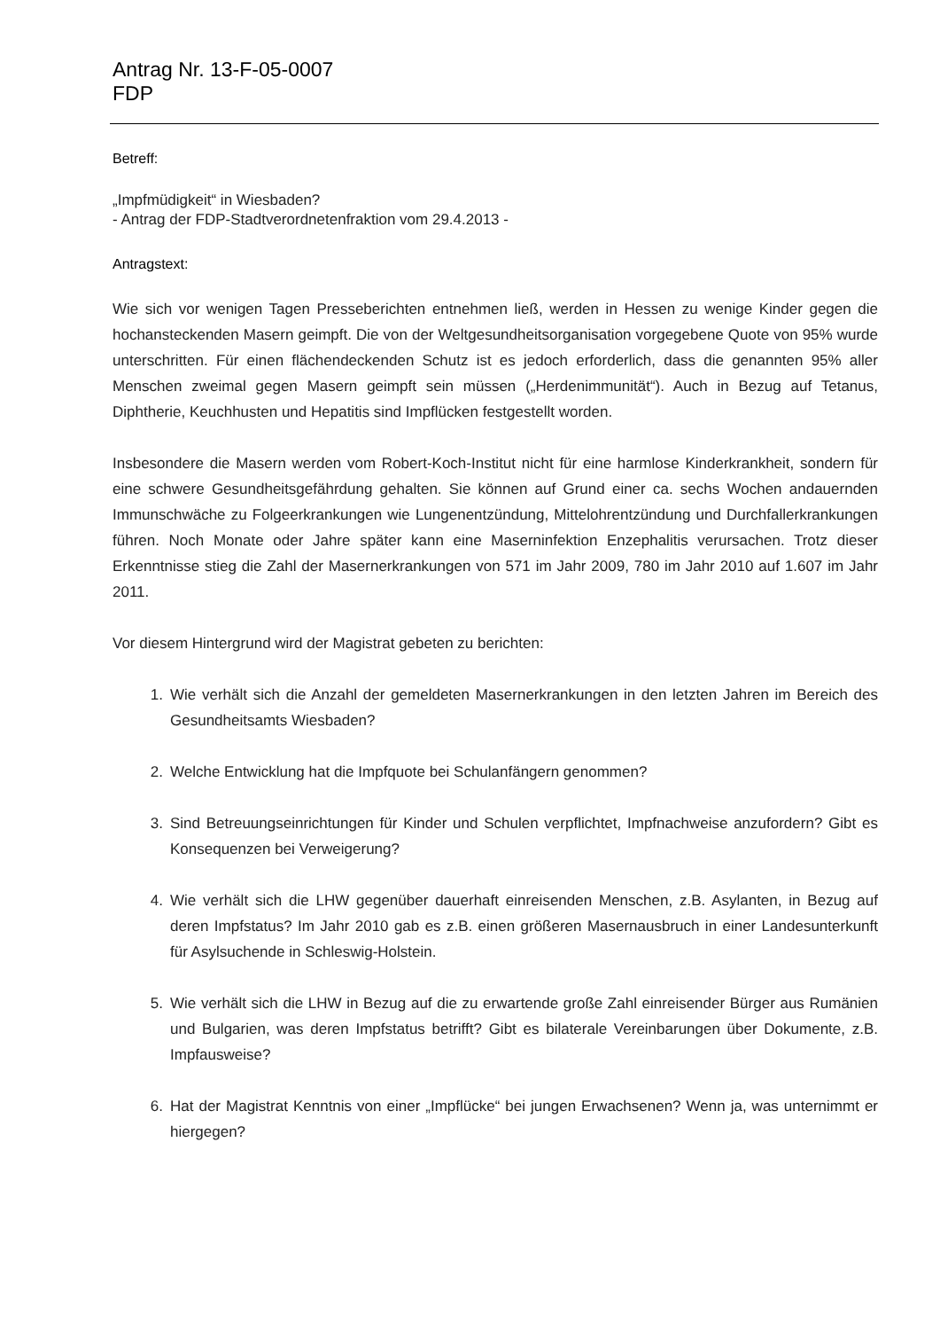Antrag Nr. 13-F-05-0007
FDP
Betreff:
„Impfmüdigkeit“ in Wiesbaden?
- Antrag der FDP-Stadtverordnetenfraktion vom 29.4.2013 -
Antragstext:
Wie sich vor wenigen Tagen Presseberichten entnehmen ließ, werden in Hessen zu wenige Kinder gegen die hochansteckenden Masern geimpft. Die von der Weltgesundheitsorganisation vorgegebene Quote von 95% wurde unterschritten. Für einen flächendeckenden Schutz ist es jedoch erforderlich, dass die genannten 95% aller Menschen zweimal gegen Masern geimpft sein müssen („Herdenimmunität“). Auch in Bezug auf Tetanus, Diphtherie, Keuchhusten und Hepatitis sind Impflücken festgestellt worden.
Insbesondere die Masern werden vom Robert-Koch-Institut nicht für eine harmlose Kinderkrankheit, sondern für eine schwere Gesundheitsgefährdung gehalten. Sie können auf Grund einer ca. sechs Wochen andauernden Immunschwäche zu Folgeerkrankungen wie Lungenentzündung, Mittelohrentzündung und Durchfallerkrankungen führen. Noch Monate oder Jahre später kann eine Maserninfektion Enzephalitis verursachen. Trotz dieser Erkenntnisse stieg die Zahl der Masernerkrankungen von 571 im Jahr 2009, 780 im Jahr 2010 auf 1.607 im Jahr 2011.
Vor diesem Hintergrund wird der Magistrat gebeten zu berichten:
1. Wie verhält sich die Anzahl der gemeldeten Masernerkrankungen in den letzten Jahren im Bereich des Gesundheitsamts Wiesbaden?
2. Welche Entwicklung hat die Impfquote bei Schulanfängern genommen?
3. Sind Betreuungseinrichtungen für Kinder und Schulen verpflichtet, Impfnachweise anzufordern? Gibt es Konsequenzen bei Verweigerung?
4. Wie verhält sich die LHW gegenüber dauerhaft einreisenden Menschen, z.B. Asylanten, in Bezug auf deren Impfstatus? Im Jahr 2010 gab es z.B. einen größeren Masernausbruch in einer Landesunterkunft für Asylsuchende in Schleswig-Holstein.
5. Wie verhält sich die LHW in Bezug auf die zu erwartende große Zahl einreisender Bürger aus Rumänien und Bulgarien, was deren Impfstatus betrifft? Gibt es bilaterale Vereinbarungen über Dokumente, z.B. Impfausweise?
6. Hat der Magistrat Kenntnis von einer „Impflücke“ bei jungen Erwachsenen? Wenn ja, was unternimmt er hiergegen?